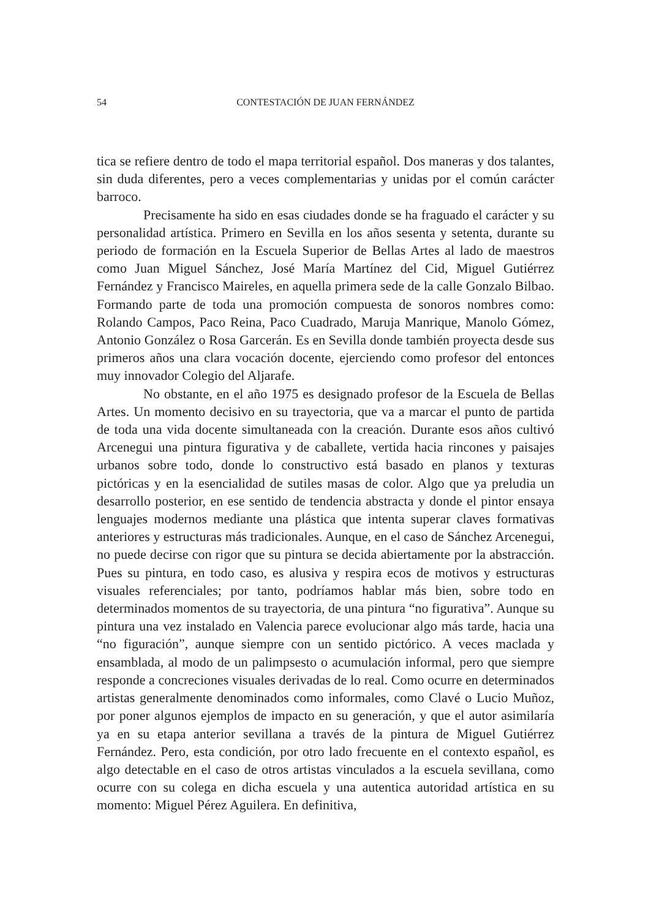54 CONTESTACIÓN DE JUAN FERNÁNDEZ
tica se refiere dentro de todo el mapa territorial español. Dos maneras y dos talantes, sin duda diferentes, pero a veces complementarias y unidas por el común carácter barroco.
Precisamente ha sido en esas ciudades donde se ha fraguado el carácter y su personalidad artística. Primero en Sevilla en los años sesenta y setenta, durante su periodo de formación en la Escuela Superior de Bellas Artes al lado de maestros como Juan Miguel Sánchez, José María Martínez del Cid, Miguel Gutiérrez Fernández y Francisco Maireles, en aquella primera sede de la calle Gonzalo Bilbao. Formando parte de toda una promoción compuesta de sonoros nombres como: Rolando Campos, Paco Reina, Paco Cuadrado, Maruja Manrique, Manolo Gómez, Antonio González o Rosa Garcerán. Es en Sevilla donde también proyecta desde sus primeros años una clara vocación docente, ejerciendo como profesor del entonces muy innovador Colegio del Aljarafe.
No obstante, en el año 1975 es designado profesor de la Escuela de Bellas Artes. Un momento decisivo en su trayectoria, que va a marcar el punto de partida de toda una vida docente simultaneada con la creación. Durante esos años cultivó Arcenegui una pintura figurativa y de caballete, vertida hacia rincones y paisajes urbanos sobre todo, donde lo constructivo está basado en planos y texturas pictóricas y en la esencialidad de sutiles masas de color. Algo que ya preludia un desarrollo posterior, en ese sentido de tendencia abstracta y donde el pintor ensaya lenguajes modernos mediante una plástica que intenta superar claves formativas anteriores y estructuras más tradicionales. Aunque, en el caso de Sánchez Arcenegui, no puede decirse con rigor que su pintura se decida abiertamente por la abstracción. Pues su pintura, en todo caso, es alusiva y respira ecos de motivos y estructuras visuales referenciales; por tanto, podríamos hablar más bien, sobre todo en determinados momentos de su trayectoria, de una pintura “no figurativa”. Aunque su pintura una vez instalado en Valencia parece evolucionar algo más tarde, hacia una “no figuración”, aunque siempre con un sentido pictórico. A veces maclada y ensamblada, al modo de un palimpsesto o acumulación informal, pero que siempre responde a concreciones visuales derivadas de lo real. Como ocurre en determinados artistas generalmente denominados como informales, como Clavé o Lucio Muñoz, por poner algunos ejemplos de impacto en su generación, y que el autor asimilaría ya en su etapa anterior sevillana a través de la pintura de Miguel Gutiérrez Fernández. Pero, esta condición, por otro lado frecuente en el contexto español, es algo detectable en el caso de otros artistas vinculados a la escuela sevillana, como ocurre con su colega en dicha escuela y una autentica autoridad artística en su momento: Miguel Pérez Aguilera. En definitiva,